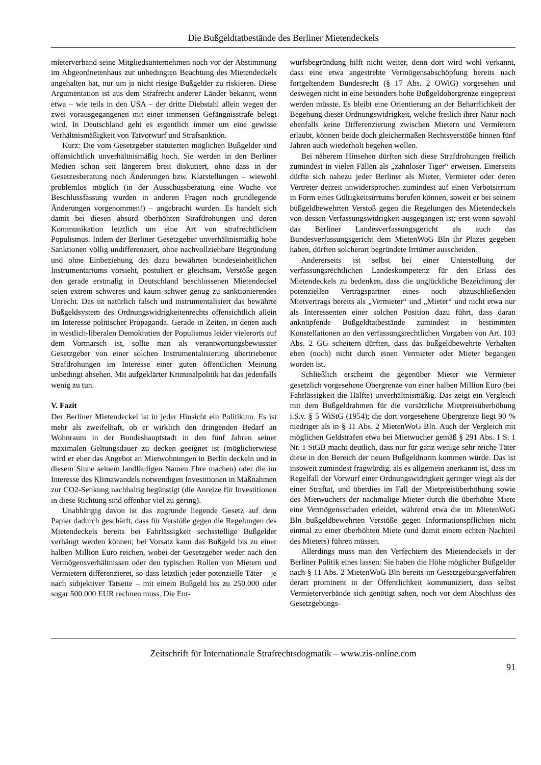Die Bußgeldtatbestände des Berliner Mietendeckels
mieterverband seine Mitgliedsunternehmen noch vor der Abstimmung im Abgeordnetenhaus zur unbedingten Beachtung des Mietendeckels angehalten hat, nur um ja nicht riesige Bußgelder zu riskieren. Diese Argumentation ist aus dem Strafrecht anderer Länder bekannt, wenn etwa – wie teils in den USA – der dritte Diebstahl allein wegen der zwei vorausgegangenen mit einer immensen Gefängnisstrafe belegt wird. In Deutschland geht es eigentlich immer um eine gewisse Verhältnismäßigkeit von Tatvorwurf und Strafsanktion.
Kurz: Die vom Gesetzgeber statuierten möglichen Bußgelder sind offensichtlich unverhältnismäßig hoch. Sie werden in den Berliner Medien schon seit längerem breit diskutiert, ohne dass in der Gesetzesberatung noch Änderungen bzw. Klarstellungen – wiewohl problemlos möglich (in der Ausschussberatung eine Woche vor Beschlussfassung wurden in anderen Fragen noch grundlegende Änderungen vorgenommen!) – angebracht wurden. Es handelt sich damit bei diesen absurd überhöhten Strafdrohungen und deren Kommunikation letztlich um eine Art von strafrechtlichem Populismus. Indem der Berliner Gesetzgeber unverhältnismäßig hohe Sanktionen völlig undifferenziert, ohne nachvollziehbare Begründung und ohne Einbeziehung des dazu bewährten bundeseinheitlichen Instrumentariums vorsieht, postuliert er gleichsam, Verstöße gegen den gerade erstmalig in Deutschland beschlossenen Mietendeckel seien extrem schweres und kaum schwer genug zu sanktionierendes Unrecht. Das ist natürlich falsch und instrumentalisiert das bewährte Bußgeldsystem des Ordnungswidrigkeitenrechts offensichtlich allein im Interesse politischer Propaganda. Gerade in Zeiten, in denen auch in westlich-liberalen Demokratien der Populismus leider vielerorts auf dem Vormarsch ist, sollte man als verantwortungsbewusster Gesetzgeber von einer solchen Instrumentalisierung übertriebener Strafdrohungen im Interesse einer guten öffentlichen Meinung unbedingt absehen. Mit aufgeklärter Kriminalpolitik hat das jedenfalls wenig zu tun.
V. Fazit
Der Berliner Mietendeckel ist in jeder Hinsicht ein Politikum. Es ist mehr als zweifelhaft, ob er wirklich den dringenden Bedarf an Wohnraum in der Bundeshauptstadt in den fünf Jahren seiner maximalen Geltungsdauer zu decken geeignet ist (möglicherwiese wird er eher das Angebot an Mietwohnungen in Berlin deckeln und in diesem Sinne seinem landläufigen Namen Ehre machen) oder die im Interesse des Klimawandels notwendigen Investitionen in Maßnahmen zur CO2-Senkung nachhaltig begünstigt (die Anreize für Investitionen in diese Richtung sind offenbar viel zu gering).
Unabhängig davon ist das zugrunde liegende Gesetz auf dem Papier dadurch geschärft, dass für Verstöße gegen die Regelungen des Mietendeckels bereits bei Fahrlässigkeit sechsstellige Bußgelder verhängt werden können; bei Vorsatz kann das Bußgeld bis zu einer halben Million Euro reichen, wobei der Gesetzgeber weder nach den Vermögensverhältnissen oder den typischen Rollen von Mietern und Vermietern differenzieret, so dass letztlich jeder potenzielle Täter – je nach subjektiver Tatseite – mit einem Bußgeld bis zu 250.000 oder sogar 500.000 EUR rechnen muss. Die Ent-
wurfsbegründung hilft nicht weiter, denn dort wird wohl verkannt, dass eine etwa angestrebte Vermögensabschöpfung bereits nach fortgeltendem Bundesrecht (§ 17 Abs. 2 OWiG) vorgesehen und deswegen nicht in eine besonders hohe Bußgeldobergrenze eingepreist werden müsste. Es bleibt eine Orientierung an der Beharrlichkeit der Begehung dieser Ordnungswidrigkeit, welche freilich ihrer Natur nach ebenfalls keine Differenzierung zwischen Mietern und Vermietern erlaubt, können beide doch gleichermaßen Rechtsverstöße binnen fünf Jahren auch wiederholt begehen wollen.
Bei näherem Hinsehen dürften sich diese Strafdrohungen freilich zumindest in vielen Fällen als „zahnloser Tiger“ erweisen. Einerseits dürfte sich nahezu jeder Berliner als Mieter, Vermieter oder deren Vertreter derzeit unwidersprochen zumindest auf einen Verbotsirrtum in Form eines Gültigkeitsirrtums berufen können, soweit er bei seinem bußgeldbewehrten Verstoß gegen die Regelungen des Mietendeckels von dessen Verfassungswidrigkeit ausgegangen ist; erst wenn sowohl das Berliner Landesverfassungsgericht als auch das Bundesverfassungsgericht dem MietenWoG Bln ihr Plazet gegeben haben, dürften solcherart begründete Irrtümer ausscheiden.
Andererseits ist selbst bei einer Unterstellung der verfassungsrechtlichen Landeskompetenz für den Erlass des Mietendeckels zu bedenken, dass die unglückliche Bezeichnung der potenziellen Vertragspartner eines noch abzuschließenden Mietvertrags bereits als „Vermieter“ und „Mieter“ und nicht etwa nur als Interessenten einer solchen Position dazu führt, dass daran anknüpfende Bußgeldtatbestände zumindest in bestimmten Konstellationen an den verfassungsrechtlichen Vorgaben von Art. 103 Abs. 2 GG scheitern dürften, dass das bußgeldbewehrte Verhalten eben (noch) nicht durch einen Vermieter oder Mieter begangen worden ist.
Schließlich erscheint die gegenüber Mieter wie Vermieter gesetzlich vorgesehene Obergrenze von einer halben Million Euro (bei Fahrlässigkeit die Hälfte) unverhältnismäßig. Das zeigt ein Vergleich mit dem Bußgeldrahmen für die vorsätzliche Mietpreisüberhöhung i.S.v. § 5 WiStG (1954); die dort vorgesehene Obergrenze liegt 90 % niedriger als in § 11 Abs. 2 MietenWoG Bln. Auch der Vergleich mit möglichen Geldstrafen etwa bei Mietwucher gemäß § 291 Abs. 1 S. 1 Nr. 1 StGB macht deutlich, dass nur für ganz wenige sehr reiche Täter diese in den Bereich der neuen Bußgeldnorm kommen würde. Das ist insoweit zumindest fragwürdig, als es allgemein anerkannt ist, dass im Regelfall der Vorwurf einer Ordnungswidrigkeit geringer wiegt als der einer Straftat, und überdies im Fall der Mietpreisüberhöhung sowie des Mietwuchers der nachmalige Mieter durch die überhöhte Miete eine Vermögensschaden erleidet, während etwa die im MietenWoG Bln bußgeldbewehrten Verstöße gegen Informationspflichten nicht einmal zu einer überhöhten Miete (und damit einem echten Nachteil des Mieters) führen müssen.
Allerdings muss man den Verfechtern des Mietendeckels in der Berliner Politik eines lassen: Sie haben die Höhe möglicher Bußgelder nach § 11 Abs. 2 MietenWoG Bln bereits im Gesetzgebungsverfahren derart prominent in der Öffentlichkeit kommuniziert, dass selbst Vermieterverbände sich genötigt sahen, noch vor dem Abschluss des Gesetzgebungs-
Zeitschrift für Internationale Strafrechtsdogmatik – www.zis-online.com
91